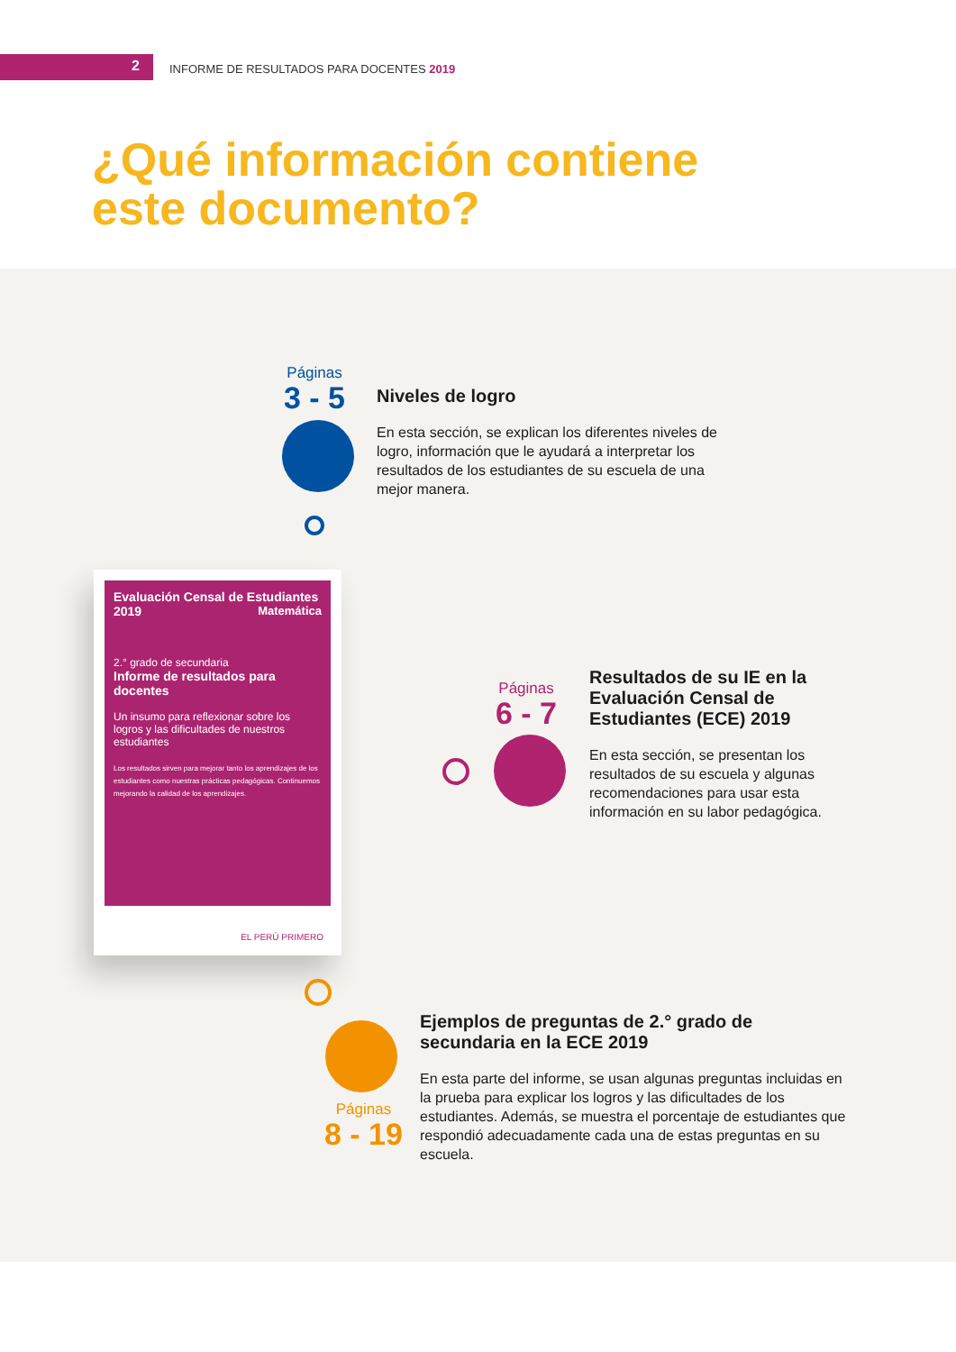2
INFORME DE RESULTADOS PARA DOCENTES 2019
¿Qué información contiene
este documento?
Páginas
3 - 5
Niveles de logro
En esta sección, se explican los diferentes niveles de logro, información que le ayudará a interpretar los resultados de los estudiantes de su escuela de una mejor manera.
Evaluación Censal de Estudiantes 2019 Matemática
2.° grado de secundaria
Informe de resultados para docentes
Un insumo para reflexionar sobre los logros y las dificultades de nuestros estudiantes
Los resultados sirven para mejorar tanto los aprendizajes de los estudiantes como nuestras prácticas pedagógicas. Continuemos mejorando la calidad de los aprendizajes.
EL PERÚ PRIMERO
Páginas
6 - 7
Resultados de su IE en la Evaluación Censal de Estudiantes (ECE) 2019
En esta sección, se presentan los resultados de su escuela y algunas recomendaciones para usar esta información en su labor pedagógica.
Páginas
8 - 19
Ejemplos de preguntas de 2.° grado de secundaria en la ECE 2019
En esta parte del informe, se usan algunas preguntas incluidas en la prueba para explicar los logros y las dificultades de los estudiantes. Además, se muestra el porcentaje de estudiantes que respondió adecuadamente cada una de estas preguntas en su escuela.